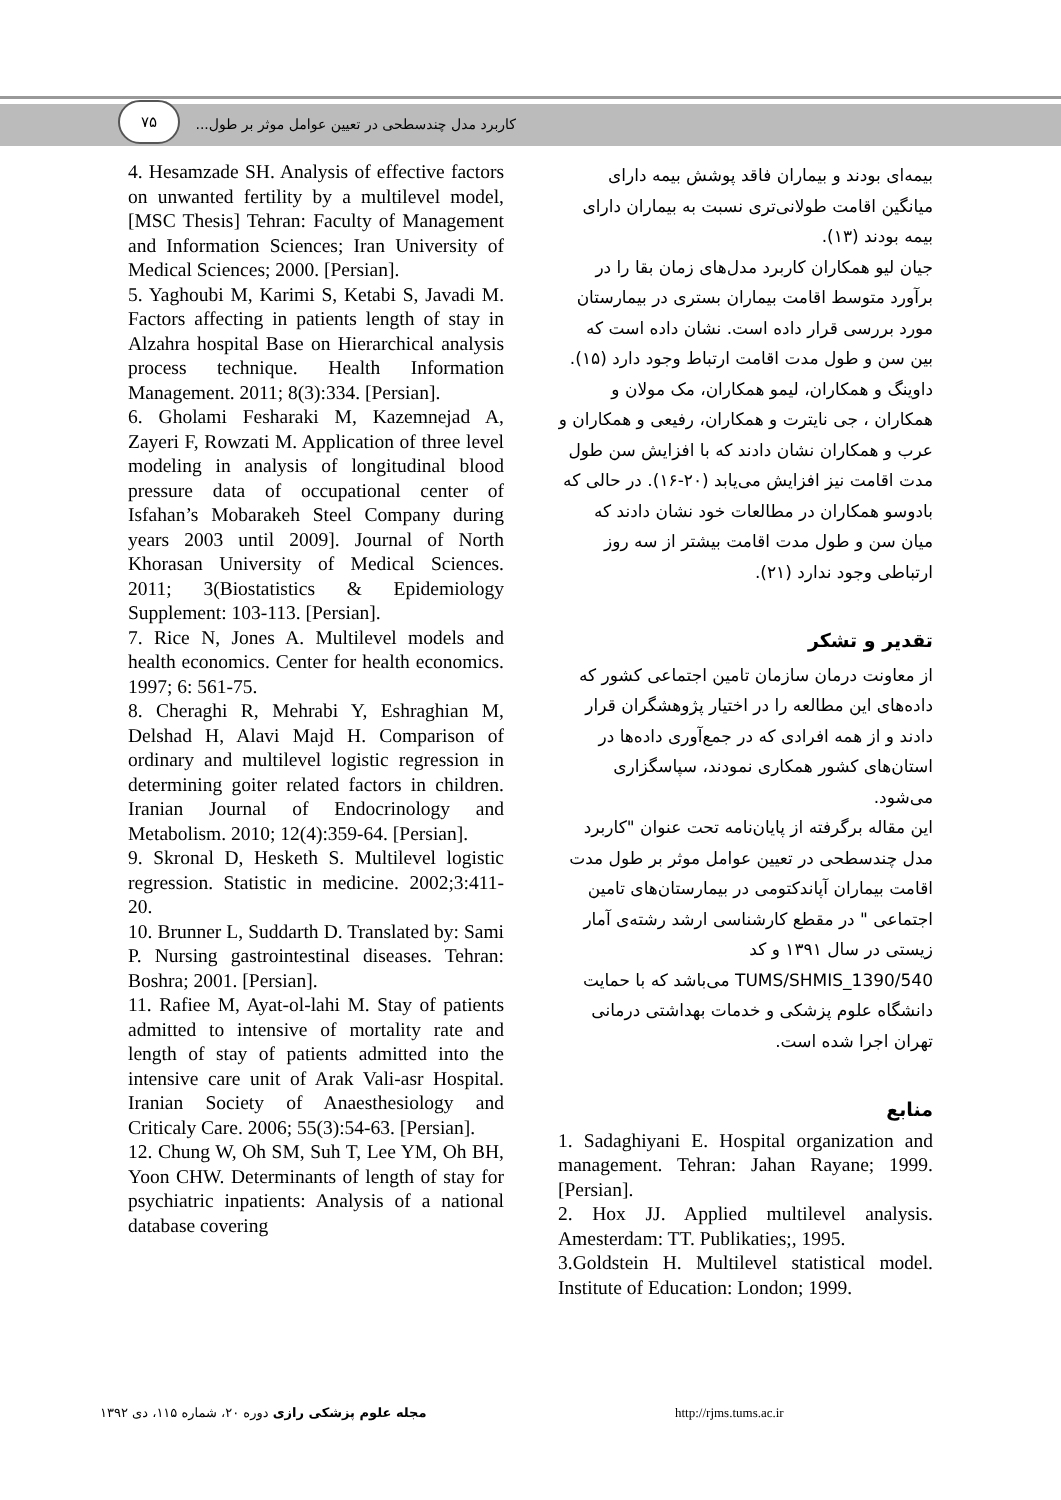۷۵
کاربرد مدل چندسطحی در تعیین عوامل موثر بر طول...
بیمه‌ای بودند و بیماران فاقد پوشش بیمه دارای میانگین اقامت طولانی‌تری نسبت به بیماران دارای بیمه بودند (۱۳).
جیان لیو همکاران کاربرد مدل‌های زمان بقا را در برآورد متوسط اقامت بیماران بستری در بیمارستان مورد بررسی قرار داده است. نشان داده است که بین سن و طول مدت اقامت ارتباط وجود دارد (۱۵). داوینگ و همکاران، لیمو همکاران، مک مولان و همکاران ، جی نایترت و همکاران، رفیعی و همکاران و عرب و همکاران نشان دادند که با افزایش سن طول مدت اقامت نیز افزایش می‌یابد (۲۰-۱۶). در حالی که بادوسو همکاران در مطالعات خود نشان دادند که میان سن و طول مدت اقامت بیشتر از سه روز ارتباطی وجود ندارد (۲۱).
تقدیر و تشکر
از معاونت درمان سازمان تامین اجتماعی کشور که داده‌های این مطالعه را در اختیار پژوهشگران قرار دادند و از همه افرادی که در جمع‌آوری داده‌ها در استان‌های کشور همکاری نمودند، سپاسگزاری می‌شود.
این مقاله برگرفته از پایان‌نامه تحت عنوان "کاربرد مدل چندسطحی در تعیین عوامل موثر بر طول مدت اقامت بیماران آپاندکتومی در بیمارستان‌های تامین اجتماعی " در مقطع کارشناسی ارشد رشته‌ی آمار زیستی در سال ۱۳۹۱ و کد TUMS/SHMIS_1390/540 می‌باشد که با حمایت دانشگاه علوم پزشکی و خدمات بهداشتی درمانی تهران اجرا شده است.
منابع
1. Sadaghiyani E. Hospital organization and management. Tehran: Jahan Rayane; 1999. [Persian].
2. Hox JJ. Applied multilevel analysis. Amesterdam: TT. Publikaties;, 1995.
3.Goldstein H. Multilevel statistical model. Institute of Education: London; 1999.
4. Hesamzade SH. Analysis of effective factors on unwanted fertility by a multilevel model, [MSC Thesis] Tehran: Faculty of Management and Information Sciences; Iran University of Medical Sciences; 2000. [Persian].
5. Yaghoubi M, Karimi S, Ketabi S, Javadi M. Factors affecting in patients length of stay in Alzahra hospital Base on Hierarchical analysis process technique. Health Information Management. 2011; 8(3):334. [Persian].
6. Gholami Fesharaki M, Kazemnejad A, Zayeri F, Rowzati M. Application of three level modeling in analysis of longitudinal blood pressure data of occupational center of Isfahan’s Mobarakeh Steel Company during years 2003 until 2009]. Journal of North Khorasan University of Medical Sciences. 2011; 3(Biostatistics & Epidemiology Supplement: 103-113. [Persian].
7. Rice N, Jones A. Multilevel models and health economics. Center for health economics. 1997; 6: 561-75.
8. Cheraghi R, Mehrabi Y, Eshraghian M, Delshad H, Alavi Majd H. Comparison of ordinary and multilevel logistic regression in determining goiter related factors in children. Iranian Journal of Endocrinology and Metabolism. 2010; 12(4):359-64. [Persian].
9. Skronal D, Hesketh S. Multilevel logistic regression. Statistic in medicine. 2002;3:411-20.
10. Brunner L, Suddarth D. Translated by: Sami P. Nursing gastrointestinal diseases. Tehran: Boshra; 2001. [Persian].
11. Rafiee M, Ayat-ol-lahi M. Stay of patients admitted to intensive of mortality rate and length of stay of patients admitted into the intensive care unit of Arak Vali-asr Hospital. Iranian Society of Anaesthesiology and Criticaly Care. 2006; 55(3):54-63. [Persian].
12. Chung W, Oh SM, Suh T, Lee YM, Oh BH, Yoon CHW. Determinants of length of stay for psychiatric inpatients: Analysis of a national database covering
مجله علوم پزشکی رازی دوره ۲۰، شماره ۱۱۵، دی ۱۳۹۲ http://rjms.tums.ac.ir